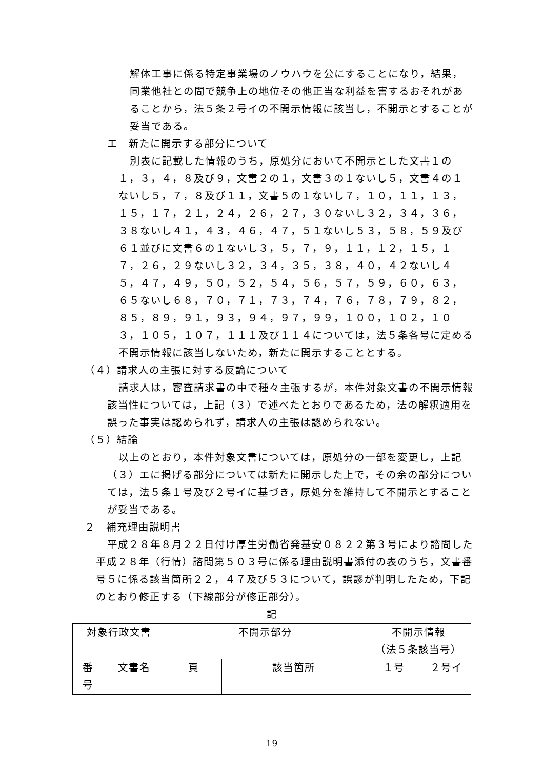解体工事に係る特定事業場のノウハウを公にすることになり，結果，同業他社との間で競争上の地位その他正当な利益を害するおそれがあることから，法５条２号イの不開示情報に該当し，不開示とすることが妥当である。
エ　新たに開示する部分について
別表に記載した情報のうち，原処分において不開示とした文書１の１，３，４，８及び９，文書２の１，文書３の１ないし５，文書４の１ないし５，７，８及び１１，文書５の１ないし７，１０，１１，１３，１５，１７，２１，２４，２６，２７，３０ないし３２，３４，３６，３８ないし４１，４３，４６，４７，５１ないし５３，５８，５９及び６１並びに文書６の１ないし３，５，７，９，１１，１２，１５，１７，２６，２９ないし３２，３４，３５，３８，４０，４２ないし４５，４７，４９，５０，５２，５４，５６，５７，５９，６０，６３，６５ないし６８，７０，７１，７３，７４，７６，７８，７９，８２，８５，８９，９１，９３，９４，９７，９９，１００，１０２，１０３，１０５，１０７，１１１及び１１４については，法５条各号に定める不開示情報に該当しないため，新たに開示することとする。
（４）請求人の主張に対する反論について
請求人は，審査請求書の中で種々主張するが，本件対象文書の不開示情報該当性については，上記（３）で述べたとおりであるため，法の解釈適用を誤った事実は認められず，請求人の主張は認められない。
（５）結論
以上のとおり，本件対象文書については，原処分の一部を変更し，上記（３）エに掲げる部分については新たに開示した上で，その余の部分については，法５条１号及び２号イに基づき，原処分を維持して不開示とすることが妥当である。
２　補充理由説明書
平成２８年８月２２日付け厚生労働省発基安０８２２第３号により諮問した平成２８年（行情）諮問第５０３号に係る理由説明書添付の表のうち，文書番号５に係る該当箇所２２，４７及び５３について，誤謬が判明したため，下記のとおり修正する（下線部分が修正部分）。
記
| 対象行政文書 | | 不開示部分 | | 不開示情報 （法５条該当号） | |
| 番 号 | 文書名 | 頁 | 該当箇所 | １号 | ２号イ |
19